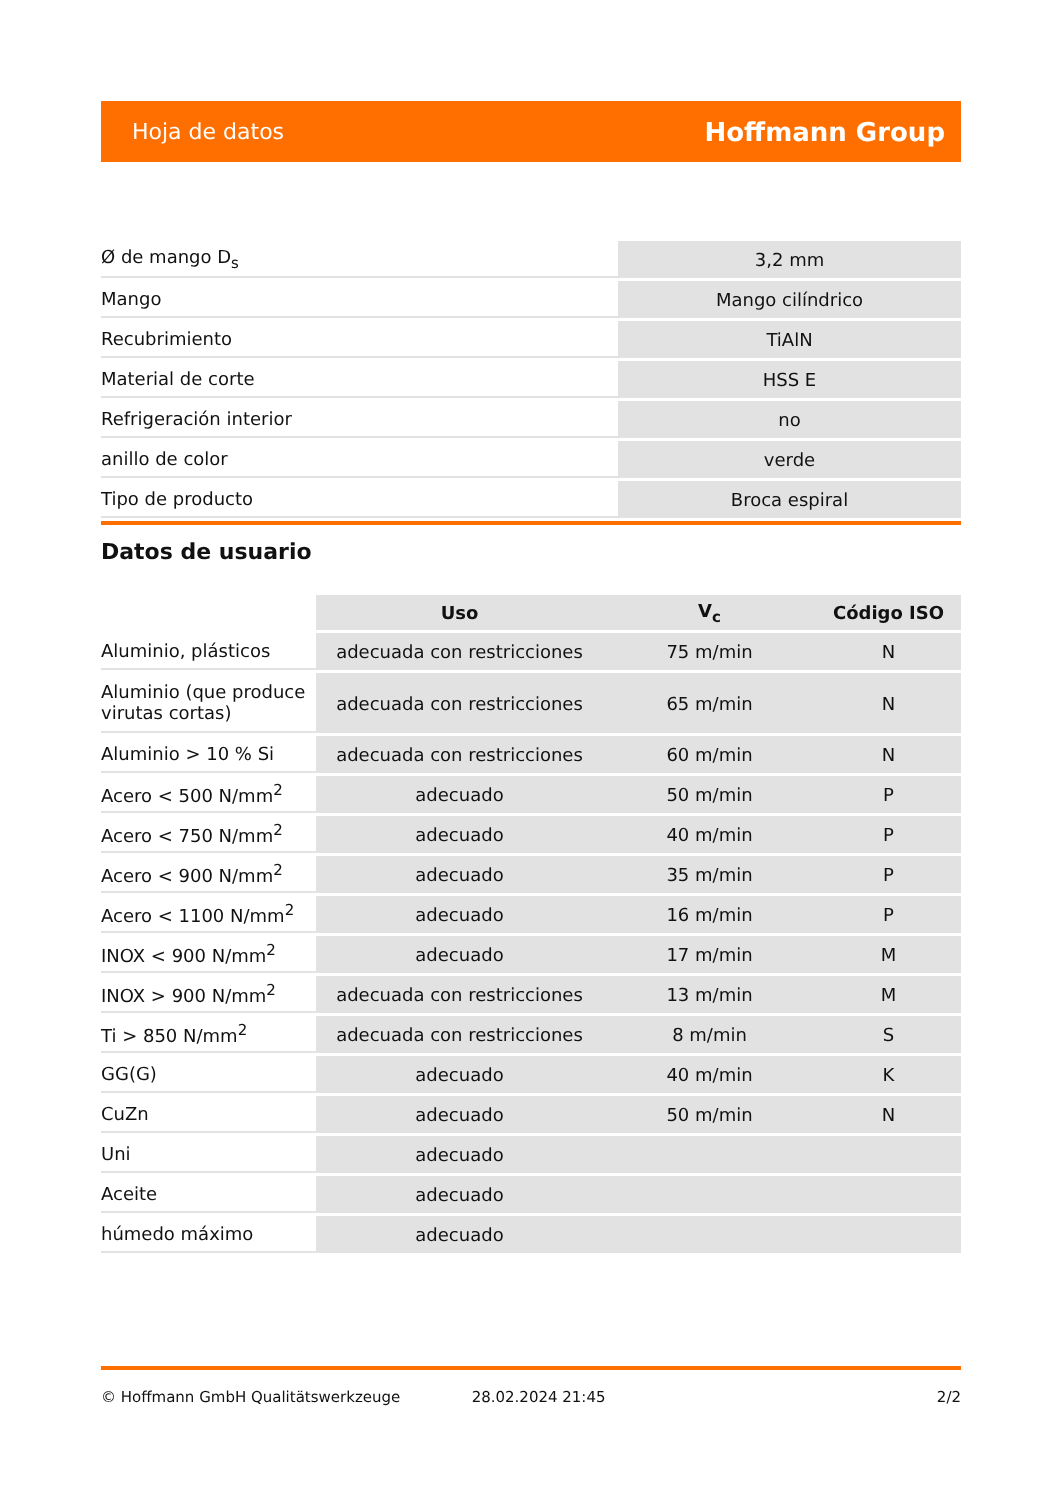Hoja de datos Hoffmann Group
| Ø de mango D<sub>s</sub> | 3,2 mm |
| Mango | Mango cilíndrico |
| Recubrimiento | TiAlN |
| Material de corte | HSS E |
| Refrigeración interior | no |
| anillo de color | verde |
| Tipo de producto | Broca espiral |
Datos de usuario
| | Uso | V<sub>c</sub> | Código ISO |
| --- | --- | --- | --- |
| Aluminio, plásticos | adecuada con restricciones | 75 m/min | N |
| Aluminio (que produce virutas cortas) | adecuada con restricciones | 65 m/min | N |
| Aluminio > 10 % Si | adecuada con restricciones | 60 m/min | N |
| Acero < 500 N/mm<sup>2</sup> | adecuado | 50 m/min | P |
| Acero < 750 N/mm<sup>2</sup> | adecuado | 40 m/min | P |
| Acero < 900 N/mm<sup>2</sup> | adecuado | 35 m/min | P |
| Acero < 1100 N/mm<sup>2</sup> | adecuado | 16 m/min | P |
| INOX < 900 N/mm<sup>2</sup> | adecuado | 17 m/min | M |
| INOX > 900 N/mm<sup>2</sup> | adecuada con restricciones | 13 m/min | M |
| Ti > 850 N/mm<sup>2</sup> | adecuada con restricciones | 8 m/min | S |
| GG(G) | adecuado | 40 m/min | K |
| CuZn | adecuado | 50 m/min | N |
| Uni | adecuado | | |
| Aceite | adecuado | | |
| húmedo máximo | adecuado | | |
© Hoffmann GmbH Qualitätswerkzeuge 28.02.2024 21:45 2/2